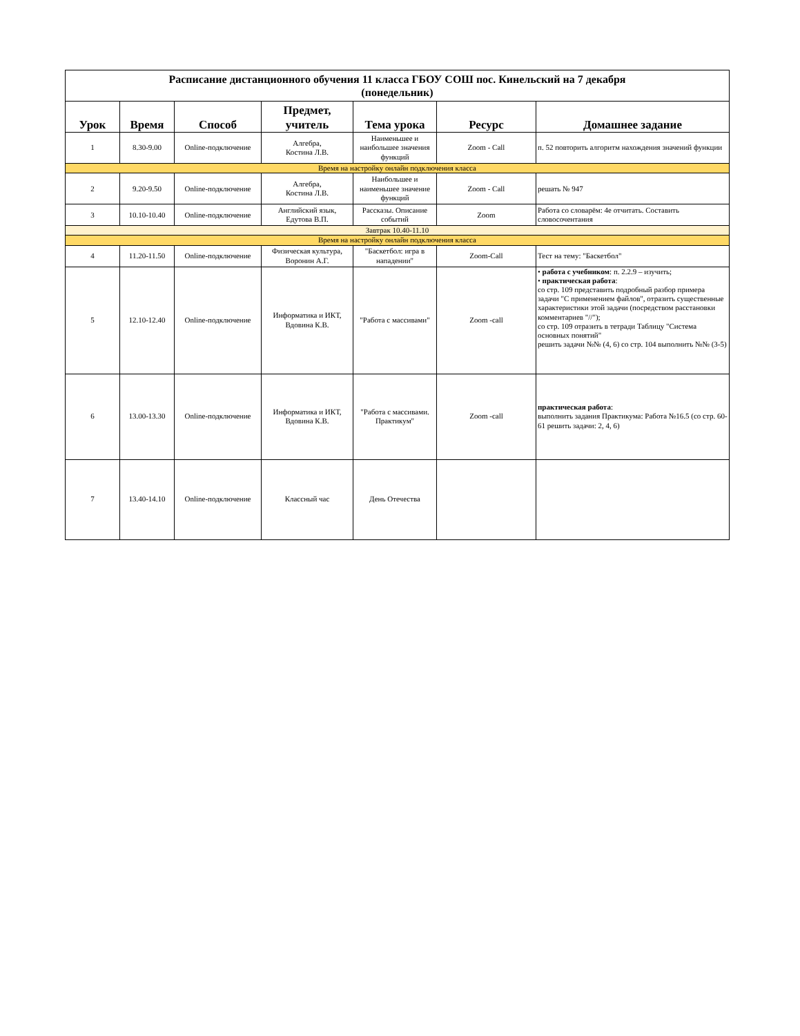| Расписание дистанционного обучения 11 класса ГБОУ СОШ пос. Кинельский на 7 декабря (понедельник) | | | | | | |
| Урок | Время | Способ | Предмет, учитель | Тема урока | Ресурс | Домашнее задание |
| 1 | 8.30-9.00 | Online-подключение | Алгебра, Костина Л.В. | Наименьшее и наибольшее значения функций | Zoom - Call | п. 52 повторить алгоритм нахождения значений функции |
| Время на настройку онлайн подключения класса | | | | | | |
| 2 | 9.20-9.50 | Online-подключение | Алгебра, Костина Л.В. | Наибольшее и наименьшее значение функций | Zoom - Call | решать № 947 |
| 3 | 10.10-10.40 | Online-подключение | Английский язык, Едутова В.П. | Рассказы. Описание событий | Zoom | Работа со словарём: 4е отчитать. Составить словосочентания |
| Завтрак 10.40-11.10 | | | | | | |
| Время на настройку онлайн подключения класса | | | | | | |
| 4 | 11.20-11.50 | Online-подключение | Физическая культура, Воронин А.Г. | "Баскетбол: игра в нападении" | Zoom-Call | Тест на тему: "Баскетбол" |
| 5 | 12.10-12.40 | Online-подключение | Информатика и ИКТ, Вдовина К.В. | "Работа с массивами" | Zoom -call | • работа с учебником : п. 2.2.9 – изучить; • практическая работа : со стр. 109 представить подробный разбор примера задачи "С применением файлов", отразить существенные характеристики этой задачи (посредством расстановки комментариев "//"); со стр. 109 отразить в тетради Таблицу "Система основных понятий" решить задачи №№ (4, 6) со стр. 104 выполнить №№ (3-5) |
| 6 | 13.00-13.30 | Online-подключение | Информатика и ИКТ, Вдовина К.В. | "Работа с массивами. Практикум" | Zoom -call | практическая работа : выполнить задания Практикума: Работа №16.5 (со стр. 60-61 решить задачи: 2, 4, 6) |
| 7 | 13.40-14.10 | Online-подключение | Классный час | День Отечества | | |